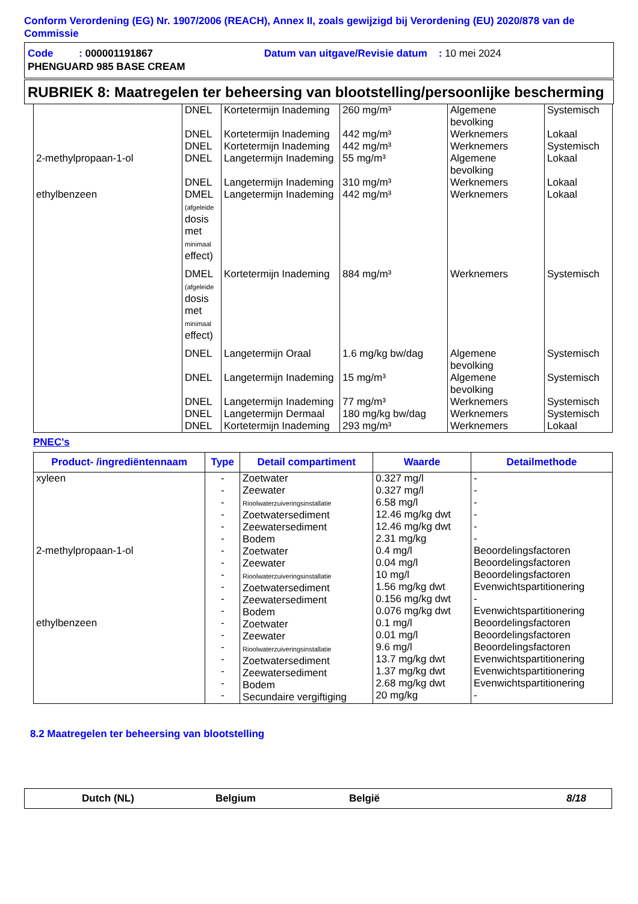Conform Verordening (EG) Nr. 1907/2006 (REACH), Annex II, zoals gewijzigd bij Verordening (EU) 2020/878 van de Commissie
Code : 000001191867 Datum van uitgave/Revisie datum : 10 mei 2024
PHENGUARD 985 BASE CREAM
RUBRIEK 8: Maatregelen ter beheersing van blootstelling/persoonlijke bescherming
| | DNEL | Kortetermijn Inademing | 260 mg/m³ | Algemene bevolking | Systemisch |
| | DNEL | Kortetermijn Inademing | 442 mg/m³ | Werknemers | Lokaal |
| | DNEL | Kortetermijn Inademing | 442 mg/m³ | Werknemers | Systemisch |
| 2-methylpropaan-1-ol | DNEL | Langetermijn Inademing | 55 mg/m³ | Algemene bevolking | Lokaal |
| | DNEL | Langetermijn Inademing | 310 mg/m³ | Werknemers | Lokaal |
| ethylbenzeen | DMEL (afgeleide dosis met minimaal effect) | Langetermijn Inademing | 442 mg/m³ | Werknemers | Lokaal |
| | DMEL (afgeleide dosis met minimaal effect) | Kortetermijn Inademing | 884 mg/m³ | Werknemers | Systemisch |
| | DNEL | Langetermijn Oraal | 1.6 mg/kg bw/dag | Algemene bevolking | Systemisch |
| | DNEL | Langetermijn Inademing | 15 mg/m³ | Algemene bevolking | Systemisch |
| | DNEL | Langetermijn Inademing | 77 mg/m³ | Werknemers | Systemisch |
| | DNEL | Langetermijn Dermaal | 180 mg/kg bw/dag | Werknemers | Systemisch |
| | DNEL | Kortetermijn Inademing | 293 mg/m³ | Werknemers | Lokaal |
PNEC's
| Product- /ingrediëntennaam | Type | Detail compartiment | Waarde | Detailmethode |
| --- | --- | --- | --- | --- |
| xyleen 2-methylpropaan-1-ol ethylbenzeen | - - - - - - - - - - - - - - - - - - - | Zoetwater Zeewater Rioolwaterzuiveringsinstallatie Zoetwatersediment Zeewatersediment Bodem Zoetwater Zeewater Rioolwaterzuiveringsinstallatie Zoetwatersediment Zeewatersediment Bodem Zoetwater Zeewater Rioolwaterzuiveringsinstallatie Zoetwatersediment Zeewatersediment Bodem Secundaire vergiftiging | 0.327 mg/l 0.327 mg/l 6.58 mg/l 12.46 mg/kg dwt 12.46 mg/kg dwt 2.31 mg/kg 0.4 mg/l 0.04 mg/l 10 mg/l 1.56 mg/kg dwt 0.156 mg/kg dwt 0.076 mg/kg dwt 0.1 mg/l 0.01 mg/l 9.6 mg/l 13.7 mg/kg dwt 1.37 mg/kg dwt 2.68 mg/kg dwt 20 mg/kg | - - - - - - Beoordelingsfactoren Beoordelingsfactoren Beoordelingsfactoren Evenwichtspartitionering - Evenwichtspartitionering Beoordelingsfactoren Beoordelingsfactoren Beoordelingsfactoren Evenwichtspartitionering Evenwichtspartitionering Evenwichtspartitionering - |
8.2 Maatregelen ter beheersing van blootstelling
Dutch (NL) Belgium België 8/18